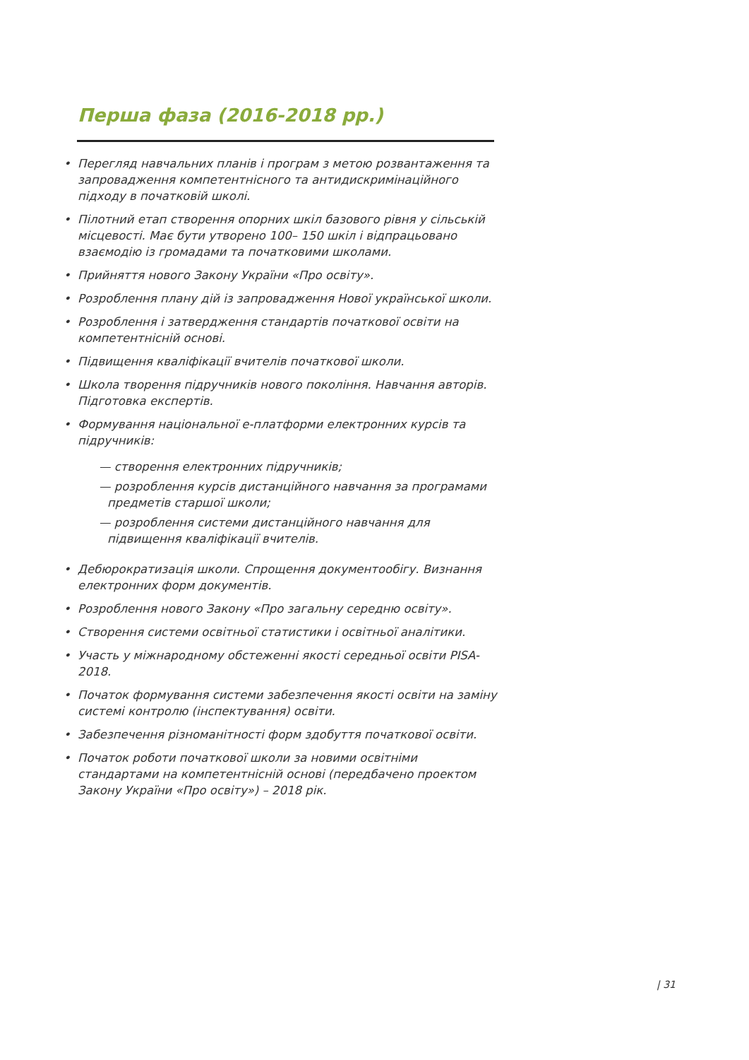Перша фаза (2016-2018 рр.)
• Перегляд навчальних планів і програм з метою розвантаження та запровадження компетентнісного та антидискримінаційного підходу в початковій школі.
• Пілотний етап створення опорних шкіл базового рівня у сільській місцевості. Має бути утворено 100– 150 шкіл і відпрацьовано взаємодію із громадами та початковими школами.
• Прийняття нового Закону України «Про освіту».
• Розроблення плану дій із запровадження Нової української школи.
• Розроблення і затвердження стандартів початкової освіти на компетентнісній основі.
• Підвищення кваліфікації вчителів початкової школи.
• Школа творення підручників нового покоління. Навчання авторів. Підготовка експертів.
• Формування національної е-платформи електронних курсів та підручників:
— створення електронних підручників;
— розроблення курсів дистанційного навчання за програмами предметів старшої школи;
— розроблення системи дистанційного навчання для підвищення кваліфікації вчителів.
• Дебюрократизація школи. Спрощення документообігу. Визнання електронних форм документів.
• Розроблення нового Закону «Про загальну середню освіту».
• Створення системи освітньої статистики і освітньої аналітики.
• Участь у міжнародному обстеженні якості середньої освіти PISA-2018.
• Початок формування системи забезпечення якості освіти на заміну системі контролю (інспектування) освіти.
• Забезпечення різноманітності форм здобуття початкової освіти.
• Початок роботи початкової школи за новими освітніми стандартами на компетентнісній основі (передбачено проектом Закону України «Про освіту») – 2018 рік.
| 31